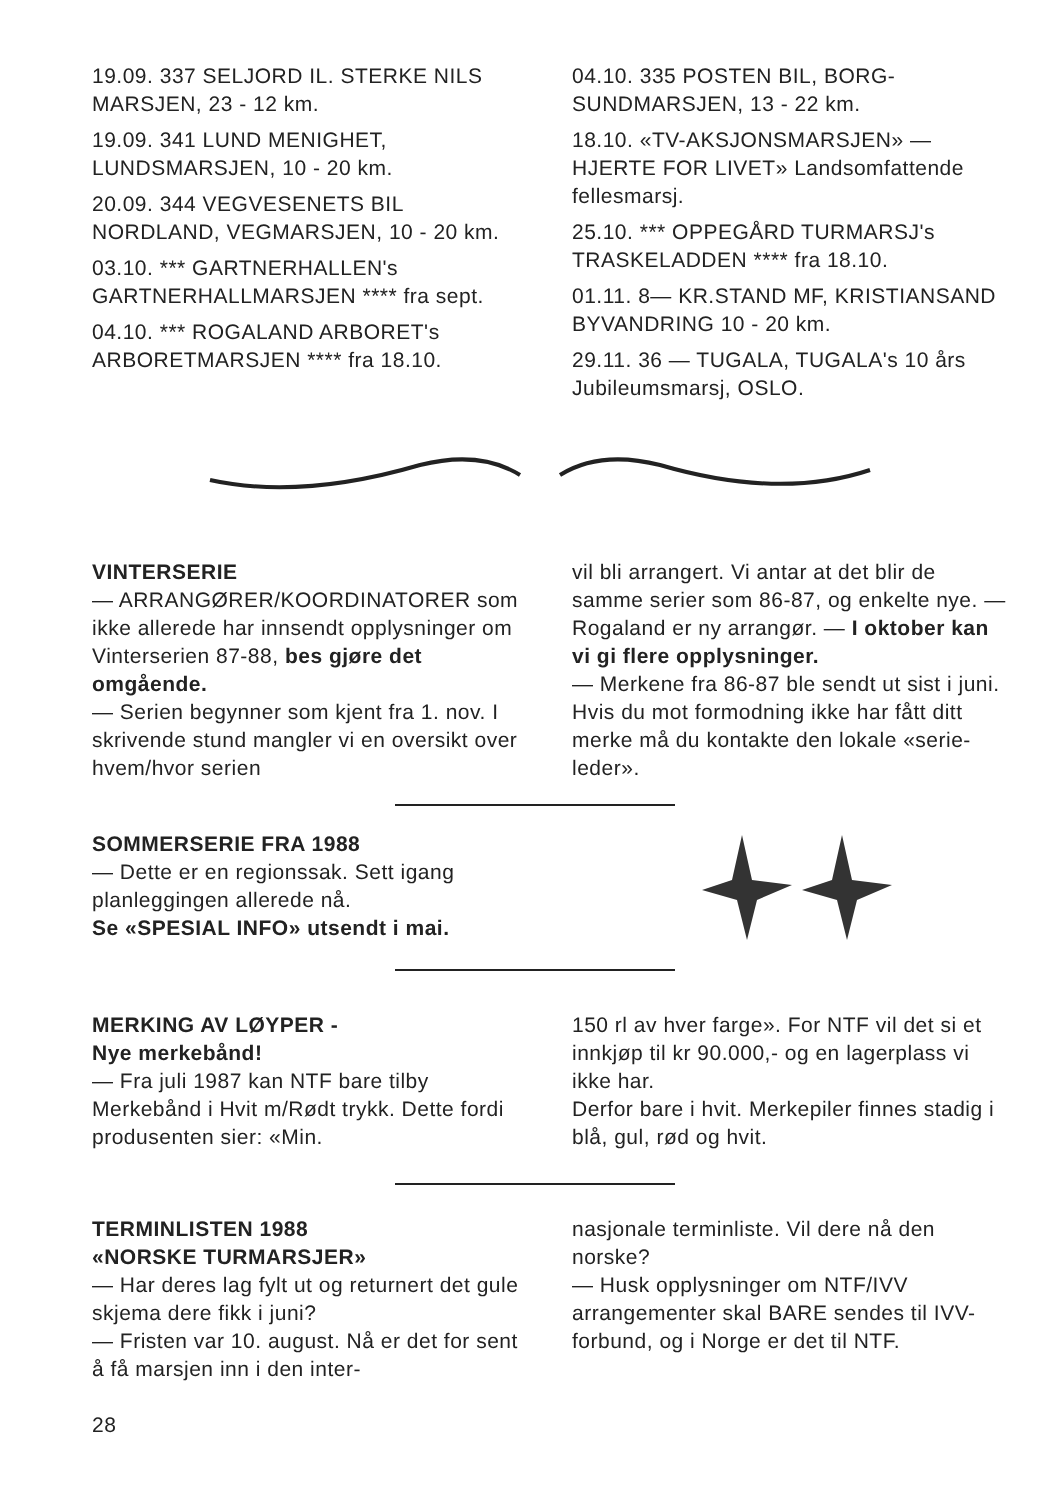19.09. 337 SELJORD IL. STERKE NILS MARSJEN, 23 - 12 km.
19.09. 341 LUND MENIGHET, LUNDSMARSJEN, 10 - 20 km.
20.09. 344 VEGVESENETS BIL NORDLAND, VEGMARSJEN, 10 - 20 km.
03.10. *** GARTNERHALLEN's GARTNERHALLMARSJEN **** fra sept.
04.10. *** ROGALAND ARBORET's ARBORETMARSJEN **** fra 18.10.
04.10. 335 POSTEN BIL, BORG-SUNDMARSJEN, 13 - 22 km.
18.10. «TV-AKSJONSMARSJEN» — HJERTE FOR LIVET» Landsomfattende fellesmarsj.
25.10. *** OPPEGÅRD TURMARSJ's TRASKELADDEN **** fra 18.10.
01.11. 8— KR.STAND MF, KRISTIANSAND BYVANDRING 10 - 20 km.
29.11. 36 — TUGALA, TUGALA's 10 års Jubileumsmarsj, OSLO.
VINTERSERIE
— ARRANGØRER/KOORDINATORER som ikke allerede har innsendt opplysninger om Vinterserien 87-88, bes gjøre det omgående.
— Serien begynner som kjent fra 1. nov. I skrivende stund mangler vi en oversikt over hvem/hvor serien
vil bli arrangert. Vi antar at det blir de samme serier som 86-87, og enkelte nye. — Rogaland er ny arrangør. — I oktober kan vi gi flere opplysninger.
— Merkene fra 86-87 ble sendt ut sist i juni. Hvis du mot formodning ikke har fått ditt merke må du kontakte den lokale «serie-leder».
SOMMERSERIE FRA 1988
— Dette er en regionssak. Sett igang planleggingen allerede nå.
Se «SPESIAL INFO» utsendt i mai.
MERKING AV LØYPER -
Nye merkebånd!
— Fra juli 1987 kan NTF bare tilby Merkebånd i Hvit m/Rødt trykk. Dette fordi produsenten sier: «Min.
150 rl av hver farge». For NTF vil det si et innkjøp til kr 90.000,- og en lagerplass vi ikke har.
Derfor bare i hvit. Merkepiler finnes stadig i blå, gul, rød og hvit.
TERMINLISTEN 1988
«NORSKE TURMARSJER»
— Har deres lag fylt ut og returnert det gule skjema dere fikk i juni?
— Fristen var 10. august. Nå er det for sent å få marsjen inn i den inter-
nasjonale terminliste. Vil dere nå den norske?
— Husk opplysninger om NTF/IVV arrangementer skal BARE sendes til IVV-forbund, og i Norge er det til NTF.
28